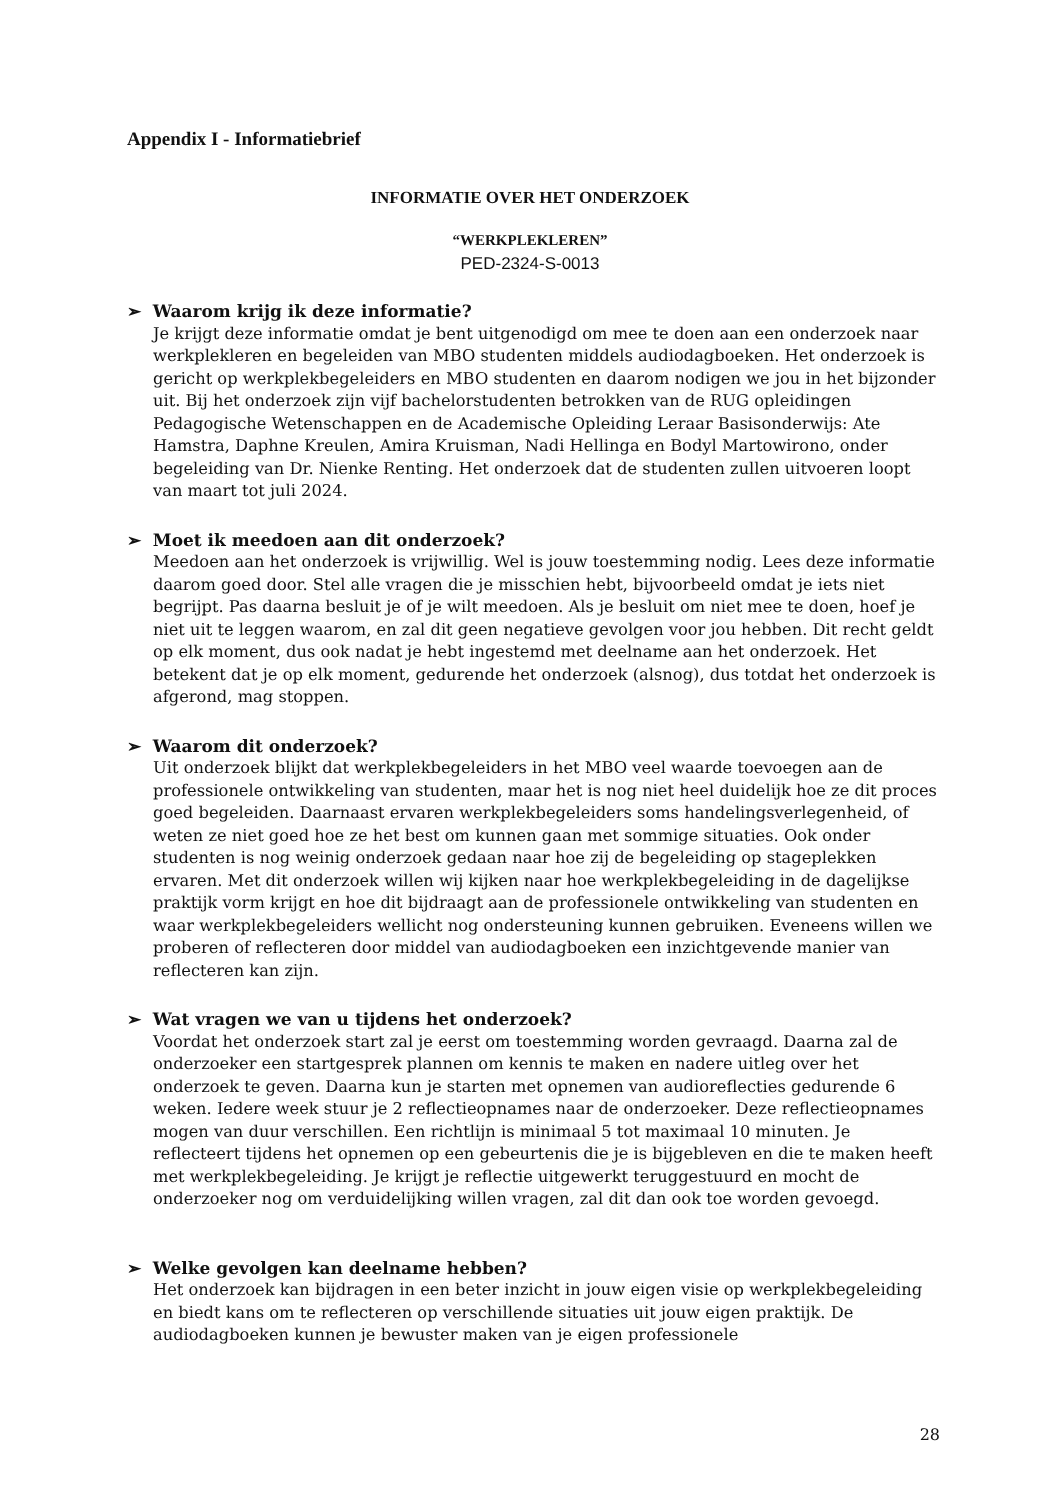Appendix I - Informatiebrief
INFORMATIE OVER HET ONDERZOEK
“WERKPLEKLEREN”
PED-2324-S-0013
➢ Waarom krijg ik deze informatie?
Je krijgt deze informatie omdat je bent uitgenodigd om mee te doen aan een onderzoek naar werkplekleren en begeleiden van MBO studenten middels audiodagboeken. Het onderzoek is gericht op werkplekbegeleiders en MBO studenten en daarom nodigen we jou in het bijzonder uit. Bij het onderzoek zijn vijf bachelorstudenten betrokken van de RUG opleidingen Pedagogische Wetenschappen en de Academische Opleiding Leraar Basisonderwijs: Ate Hamstra, Daphne Kreulen, Amira Kruisman, Nadi Hellinga en Bodyl Martowirono, onder begeleiding van Dr. Nienke Renting. Het onderzoek dat de studenten zullen uitvoeren loopt van maart tot juli 2024.
➢ Moet ik meedoen aan dit onderzoek?
Meedoen aan het onderzoek is vrijwillig. Wel is jouw toestemming nodig. Lees deze informatie daarom goed door. Stel alle vragen die je misschien hebt, bijvoorbeeld omdat je iets niet begrijpt. Pas daarna besluit je of je wilt meedoen. Als je besluit om niet mee te doen, hoef je niet uit te leggen waarom, en zal dit geen negatieve gevolgen voor jou hebben. Dit recht geldt op elk moment, dus ook nadat je hebt ingestemd met deelname aan het onderzoek. Het betekent dat je op elk moment, gedurende het onderzoek (alsnog), dus totdat het onderzoek is afgerond, mag stoppen.
➢ Waarom dit onderzoek?
Uit onderzoek blijkt dat werkplekbegeleiders in het MBO veel waarde toevoegen aan de professionele ontwikkeling van studenten, maar het is nog niet heel duidelijk hoe ze dit proces goed begeleiden. Daarnaast ervaren werkplekbegeleiders soms handelingsverlegenheid, of weten ze niet goed hoe ze het best om kunnen gaan met sommige situaties. Ook onder studenten is nog weinig onderzoek gedaan naar hoe zij de begeleiding op stageplekken ervaren. Met dit onderzoek willen wij kijken naar hoe werkplekbegeleiding in de dagelijkse praktijk vorm krijgt en hoe dit bijdraagt aan de professionele ontwikkeling van studenten en waar werkplekbegeleiders wellicht nog ondersteuning kunnen gebruiken. Eveneens willen we proberen of reflecteren door middel van audiodagboeken een inzichtgevende manier van reflecteren kan zijn.
➢ Wat vragen we van u tijdens het onderzoek?
Voordat het onderzoek start zal je eerst om toestemming worden gevraagd. Daarna zal de onderzoeker een startgesprek plannen om kennis te maken en nadere uitleg over het onderzoek te geven. Daarna kun je starten met opnemen van audioreflecties gedurende 6 weken. Iedere week stuur je 2 reflectieopnames naar de onderzoeker. Deze reflectieopnames mogen van duur verschillen. Een richtlijn is minimaal 5 tot maximaal 10 minuten. Je reflecteert tijdens het opnemen op een gebeurtenis die je is bijgebleven en die te maken heeft met werkplekbegeleiding. Je krijgt je reflectie uitgewerkt teruggestuurd en mocht de onderzoeker nog om verduidelijking willen vragen, zal dit dan ook toe worden gevoegd.
➢ Welke gevolgen kan deelname hebben?
Het onderzoek kan bijdragen in een beter inzicht in jouw eigen visie op werkplekbegeleiding en biedt kans om te reflecteren op verschillende situaties uit jouw eigen praktijk. De audiodagboeken kunnen je bewuster maken van je eigen professionele
28